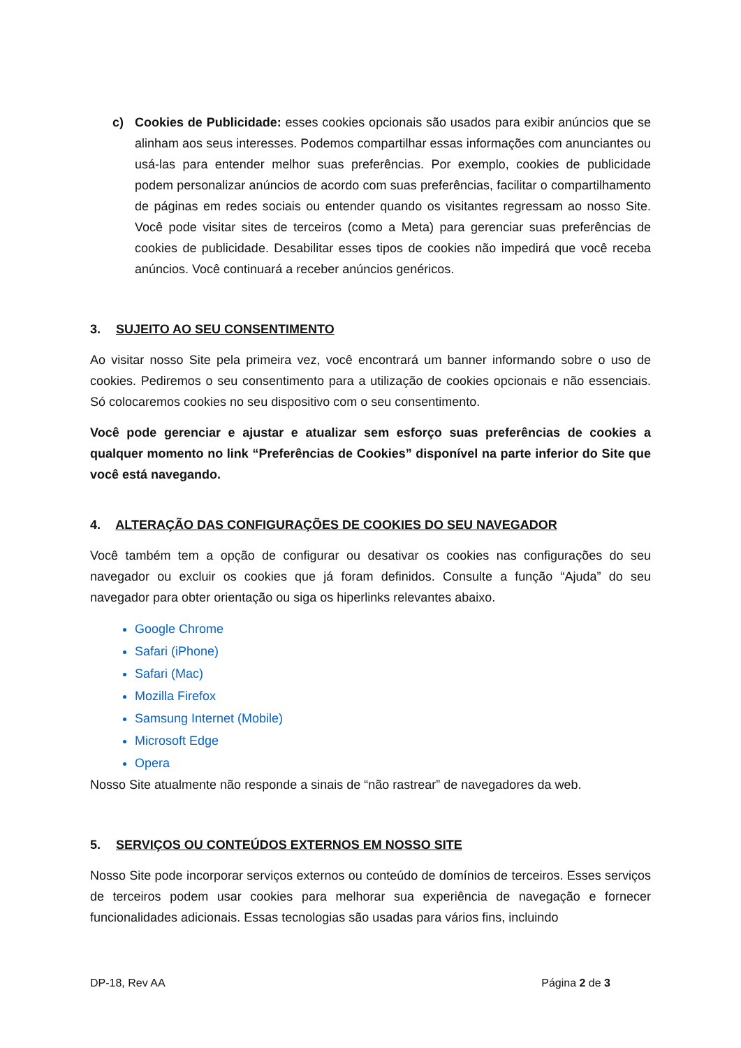c) Cookies de Publicidade: esses cookies opcionais são usados para exibir anúncios que se alinham aos seus interesses. Podemos compartilhar essas informações com anunciantes ou usá-las para entender melhor suas preferências. Por exemplo, cookies de publicidade podem personalizar anúncios de acordo com suas preferências, facilitar o compartilhamento de páginas em redes sociais ou entender quando os visitantes regressam ao nosso Site. Você pode visitar sites de terceiros (como a Meta) para gerenciar suas preferências de cookies de publicidade. Desabilitar esses tipos de cookies não impedirá que você receba anúncios. Você continuará a receber anúncios genéricos.
3. SUJEITO AO SEU CONSENTIMENTO
Ao visitar nosso Site pela primeira vez, você encontrará um banner informando sobre o uso de cookies. Pediremos o seu consentimento para a utilização de cookies opcionais e não essenciais. Só colocaremos cookies no seu dispositivo com o seu consentimento.
Você pode gerenciar e ajustar e atualizar sem esforço suas preferências de cookies a qualquer momento no link “Preferências de Cookies” disponível na parte inferior do Site que você está navegando.
4. ALTERAÇÃO DAS CONFIGURAÇÕES DE COOKIES DO SEU NAVEGADOR
Você também tem a opção de configurar ou desativar os cookies nas configurações do seu navegador ou excluir os cookies que já foram definidos. Consulte a função “Ajuda” do seu navegador para obter orientação ou siga os hiperlinks relevantes abaixo.
Google Chrome
Safari (iPhone)
Safari (Mac)
Mozilla Firefox
Samsung Internet (Mobile)
Microsoft Edge
Opera
Nosso Site atualmente não responde a sinais de “não rastrear” de navegadores da web.
5. SERVIÇOS OU CONTEÚDOS EXTERNOS EM NOSSO SITE
Nosso Site pode incorporar serviços externos ou conteúdo de domínios de terceiros. Esses serviços de terceiros podem usar cookies para melhorar sua experiência de navegação e fornecer funcionalidades adicionais. Essas tecnologias são usadas para vários fins, incluindo
DP-18, Rev AA Página 2 de 3